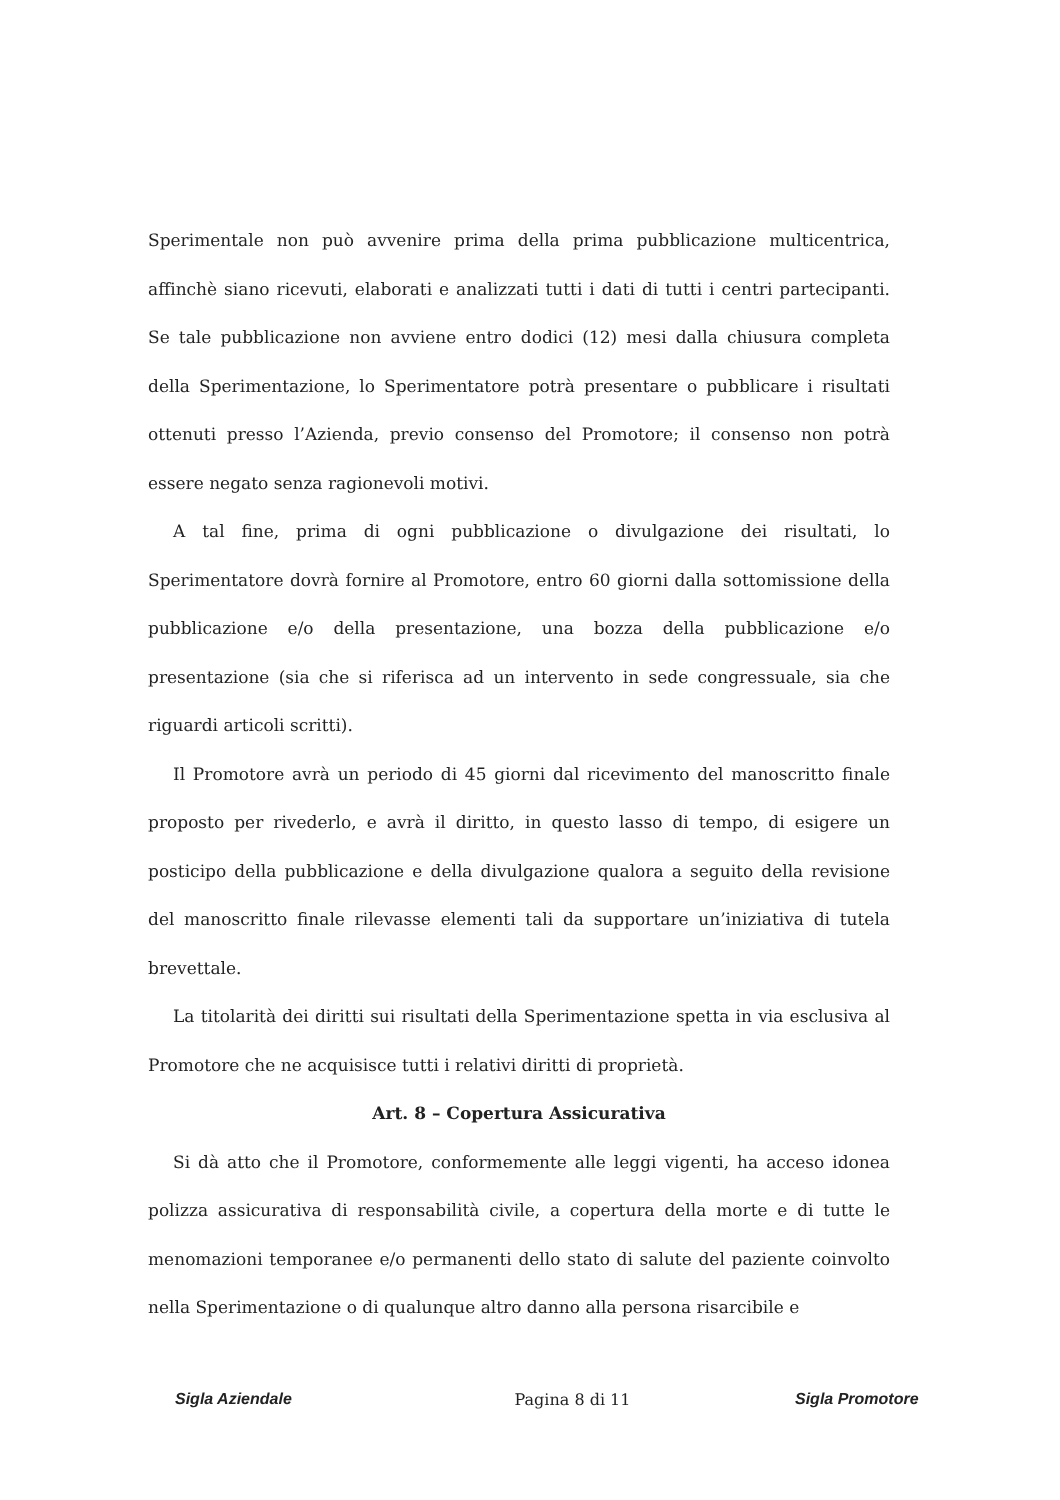Sperimentale non può avvenire prima della prima pubblicazione multicentrica, affinchè siano ricevuti, elaborati e analizzati tutti i dati di tutti i centri partecipanti. Se tale pubblicazione non avviene entro dodici (12) mesi dalla chiusura completa della Sperimentazione, lo Sperimentatore potrà presentare o pubblicare i risultati ottenuti presso l’Azienda, previo consenso del Promotore; il consenso non potrà essere negato senza ragionevoli motivi.
A tal fine, prima di ogni pubblicazione o divulgazione dei risultati, lo Sperimentatore dovrà fornire al Promotore, entro 60 giorni dalla sottomissione della pubblicazione e/o della presentazione, una bozza della pubblicazione e/o presentazione (sia che si riferisca ad un intervento in sede congressuale, sia che riguardi articoli scritti).
Il Promotore avrà un periodo di 45 giorni dal ricevimento del manoscritto finale proposto per rivederlo, e avrà il diritto, in questo lasso di tempo, di esigere un posticipo della pubblicazione e della divulgazione qualora a seguito della revisione del manoscritto finale rilevasse elementi tali da supportare un’iniziativa di tutela brevettale.
La titolarità dei diritti sui risultati della Sperimentazione spetta in via esclusiva al Promotore che ne acquisisce tutti i relativi diritti di proprietà.
Art. 8 – Copertura Assicurativa
Si dà atto che il Promotore, conformemente alle leggi vigenti, ha acceso idonea polizza assicurativa di responsabilità civile, a copertura della morte e di tutte le menomazioni temporanee e/o permanenti dello stato di salute del paziente coinvolto nella Sperimentazione o di qualunque altro danno alla persona risarcibile e
Sigla Aziendale Pagina 8 di 11 Sigla Promotore